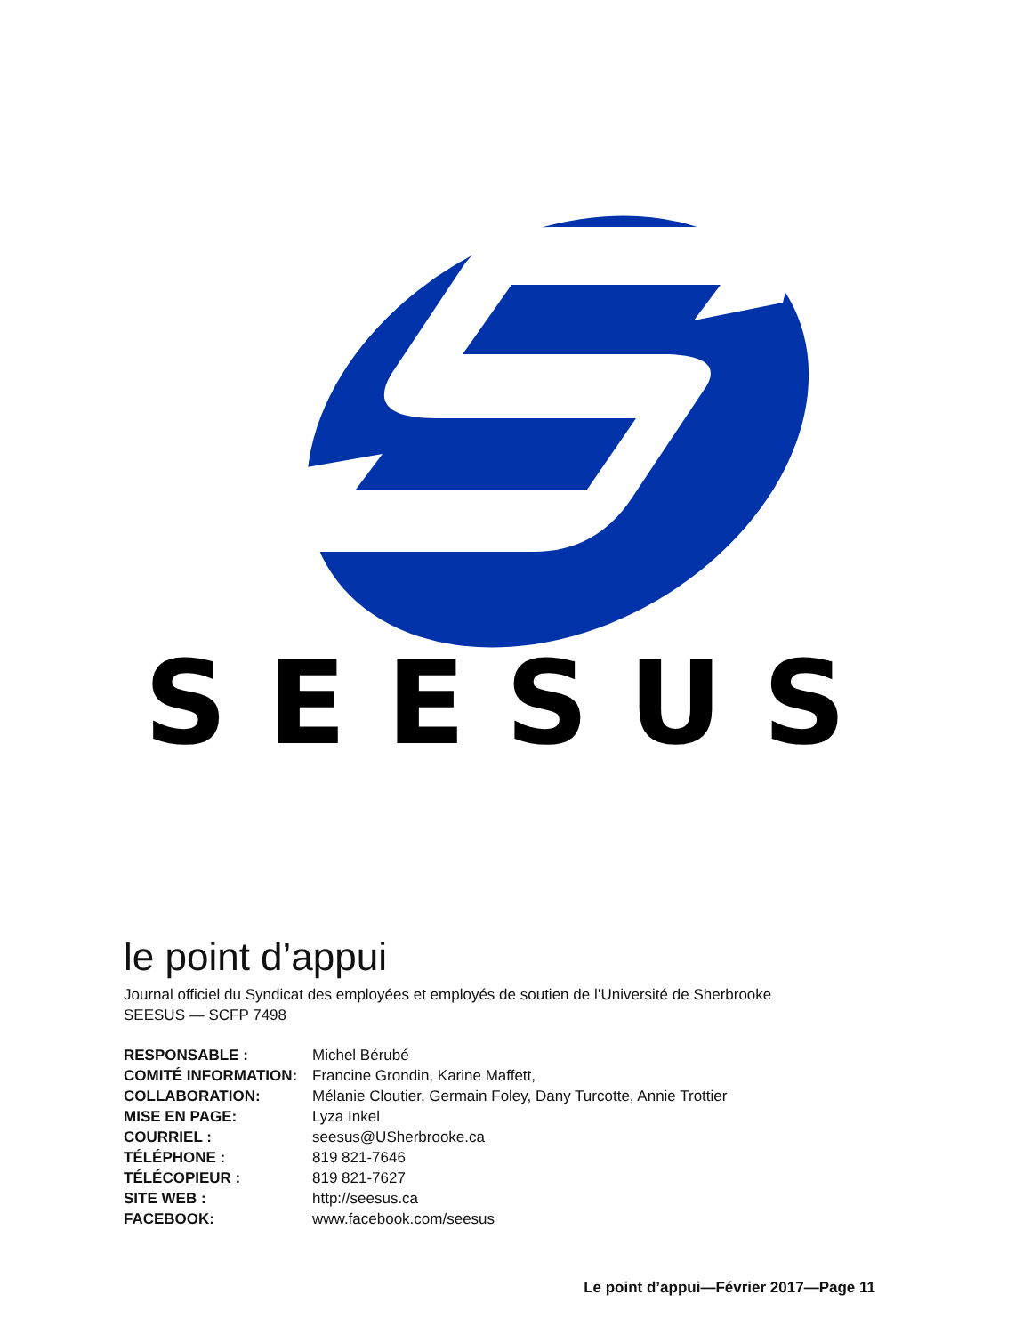SEESUS
le point d’appui
Journal officiel du Syndicat des employées et employés de soutien de l’Université de Sherbrooke
SEESUS — SCFP 7498
| RESPONSABLE : | Michel Bérubé |
| COMITÉ INFORMATION: | Francine Grondin, Karine Maffett, |
| COLLABORATION: | Mélanie Cloutier, Germain Foley, Dany Turcotte, Annie Trottier |
| MISE EN PAGE: | Lyza Inkel |
| COURRIEL : | seesus@USherbrooke.ca |
| TÉLÉPHONE : | 819 821-7646 |
| TÉLÉCOPIEUR : | 819 821-7627 |
| SITE WEB : | http://seesus.ca |
| FACEBOOK: | www.facebook.com/seesus |
Le point d’appui—Février 2017—Page 11